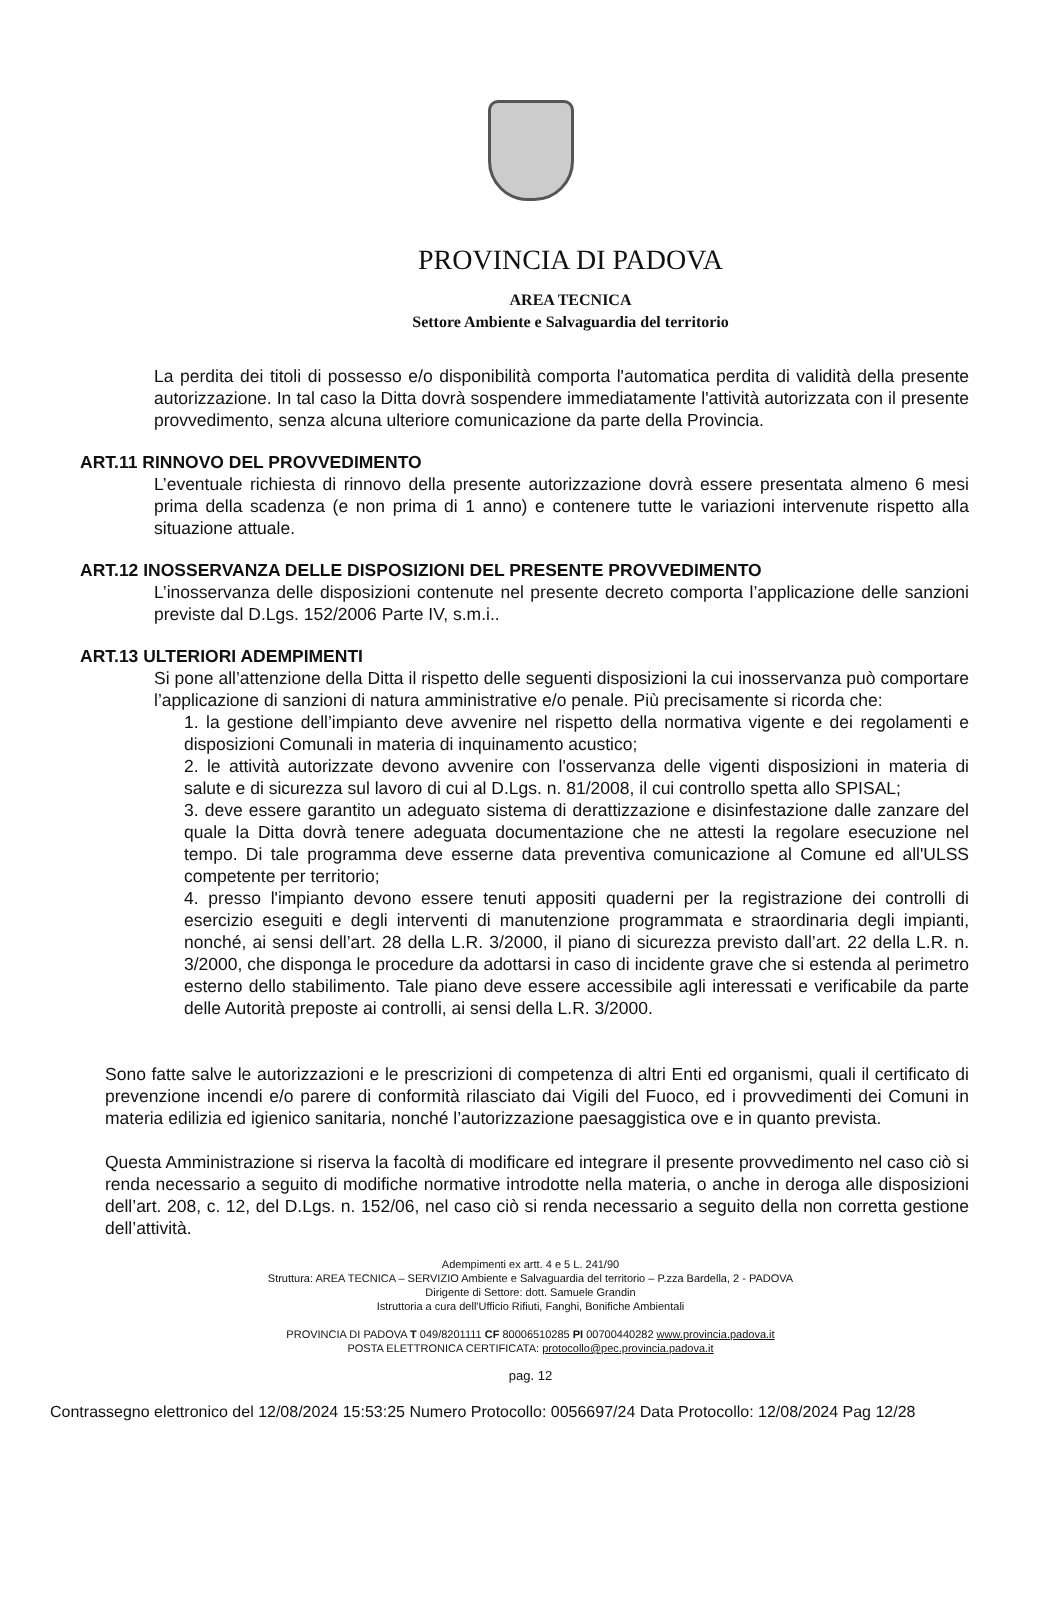PROVINCIA DI PADOVA
AREA TECNICA
Settore Ambiente e Salvaguardia del territorio
La perdita dei titoli di possesso e/o disponibilità comporta l'automatica perdita di validità della presente autorizzazione. In tal caso la Ditta dovrà sospendere immediatamente l'attività autorizzata con il presente provvedimento, senza alcuna ulteriore comunicazione da parte della Provincia.
ART.11 RINNOVO DEL PROVVEDIMENTO
L’eventuale richiesta di rinnovo della presente autorizzazione dovrà essere presentata almeno 6 mesi prima della scadenza (e non prima di 1 anno) e contenere tutte le variazioni intervenute rispetto alla situazione attuale.
ART.12 INOSSERVANZA DELLE DISPOSIZIONI DEL PRESENTE PROVVEDIMENTO
L’inosservanza delle disposizioni contenute nel presente decreto comporta l’applicazione delle sanzioni previste dal D.Lgs. 152/2006 Parte IV, s.m.i..
ART.13 ULTERIORI ADEMPIMENTI
Si pone all’attenzione della Ditta il rispetto delle seguenti disposizioni la cui inosservanza può comportare l’applicazione di sanzioni di natura amministrative e/o penale. Più precisamente si ricorda che:
1. la gestione dell’impianto deve avvenire nel rispetto della normativa vigente e dei regolamenti e disposizioni Comunali in materia di inquinamento acustico;
2. le attività autorizzate devono avvenire con l'osservanza delle vigenti disposizioni in materia di salute e di sicurezza sul lavoro di cui al D.Lgs. n. 81/2008, il cui controllo spetta allo SPISAL;
3. deve essere garantito un adeguato sistema di derattizzazione e disinfestazione dalle zanzare del quale la Ditta dovrà tenere adeguata documentazione che ne attesti la regolare esecuzione nel tempo. Di tale programma deve esserne data preventiva comunicazione al Comune ed all'ULSS competente per territorio;
4. presso l'impianto devono essere tenuti appositi quaderni per la registrazione dei controlli di esercizio eseguiti e degli interventi di manutenzione programmata e straordinaria degli impianti, nonché, ai sensi dell’art. 28 della L.R. 3/2000, il piano di sicurezza previsto dall’art. 22 della L.R. n. 3/2000, che disponga le procedure da adottarsi in caso di incidente grave che si estenda al perimetro esterno dello stabilimento. Tale piano deve essere accessibile agli interessati e verificabile da parte delle Autorità preposte ai controlli, ai sensi della L.R. 3/2000.
Sono fatte salve le autorizzazioni e le prescrizioni di competenza di altri Enti ed organismi, quali il certificato di prevenzione incendi e/o parere di conformità rilasciato dai Vigili del Fuoco, ed i provvedimenti dei Comuni in materia edilizia ed igienico sanitaria, nonché l’autorizzazione paesaggistica ove e in quanto prevista.
Questa Amministrazione si riserva la facoltà di modificare ed integrare il presente provvedimento nel caso ciò si renda necessario a seguito di modifiche normative introdotte nella materia, o anche in deroga alle disposizioni dell’art. 208, c. 12, del D.Lgs. n. 152/06, nel caso ciò si renda necessario a seguito della non corretta gestione dell’attività.
Adempimenti ex artt. 4 e 5 L. 241/90
Struttura: AREA TECNICA – SERVIZIO Ambiente e Salvaguardia del territorio – P.zza Bardella, 2 - PADOVA
Dirigente di Settore: dott. Samuele Grandin
Istruttoria a cura dell'Ufficio Rifiuti, Fanghi, Bonifiche Ambientali
PROVINCIA DI PADOVA T 049/8201111 CF 80006510285 PI 00700440282 www.provincia.padova.it
POSTA ELETTRONICA CERTIFICATA: protocollo@pec.provincia.padova.it
pag. 12
Contrassegno elettronico del 12/08/2024 15:53:25 Numero Protocollo: 0056697/24 Data Protocollo: 12/08/2024 Pag 12/28